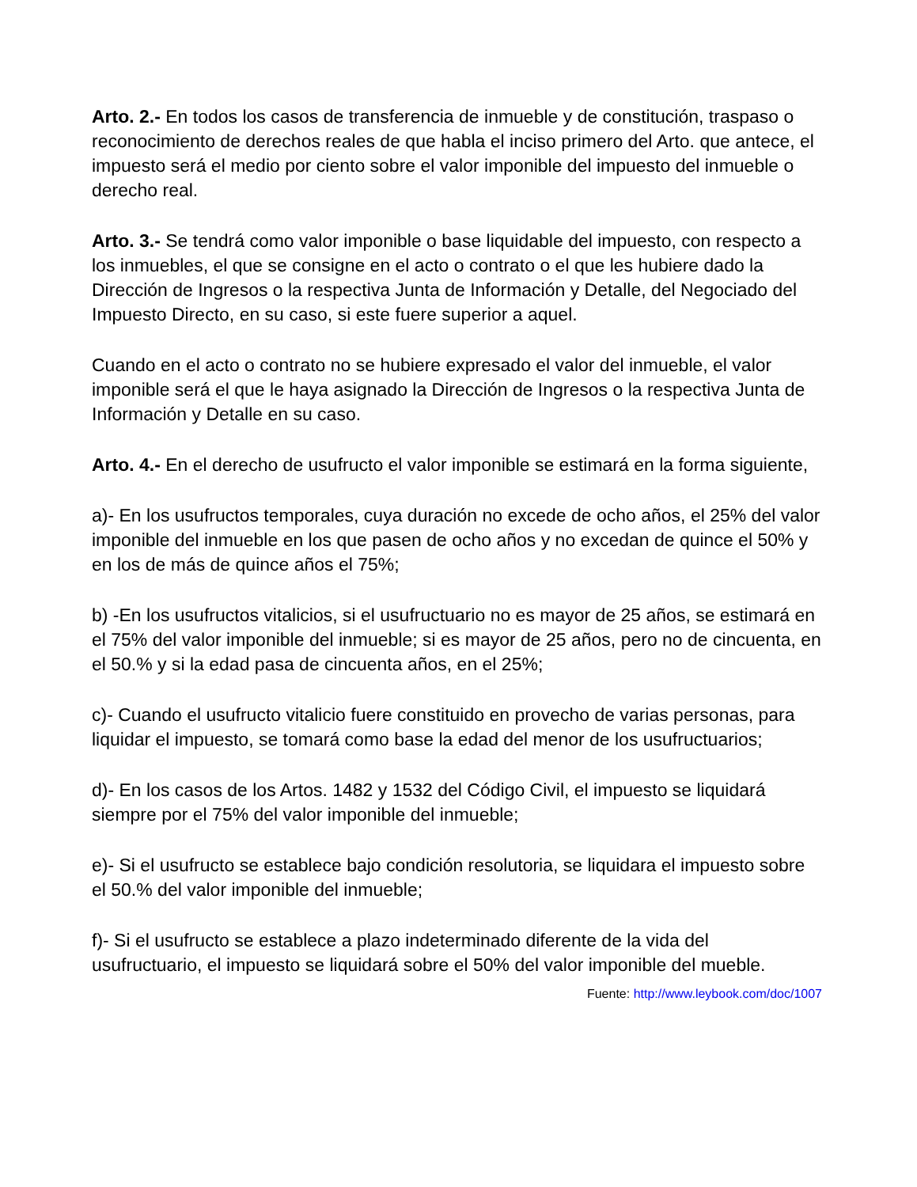Arto. 2.- En todos los casos de transferencia de inmueble y de constitución, traspaso o reconocimiento de derechos reales de que habla el inciso primero del Arto. que antece, el impuesto será el medio por ciento sobre el valor imponible del impuesto del inmueble o derecho real.
Arto. 3.- Se tendrá como valor imponible o base liquidable del impuesto, con respecto a los inmuebles, el que se consigne en el acto o contrato o el que les hubiere dado la Dirección de Ingresos o la respectiva Junta de Información y Detalle, del Negociado del Impuesto Directo, en su caso, si este fuere superior a aquel.
Cuando en el acto o contrato no se hubiere expresado el valor del inmueble, el valor imponible será el que le haya asignado la Dirección de Ingresos o la respectiva Junta de Información y Detalle en su caso.
Arto. 4.- En el derecho de usufructo el valor imponible se estimará en la forma siguiente,
a)- En los usufructos temporales, cuya duración no excede de ocho años, el 25% del valor imponible del inmueble en los que pasen de ocho años y no excedan de quince el 50% y en los de más de quince años el 75%;
b) -En los usufructos vitalicios, si el usufructuario no es mayor de 25 años, se estimará en el 75% del valor imponible del inmueble; si es mayor de 25 años, pero no de cincuenta, en el 50.% y si la edad pasa de cincuenta años, en el 25%;
c)- Cuando el usufructo vitalicio fuere constituido en provecho de varias personas, para liquidar el impuesto, se tomará como base la edad del menor de los usufructuarios;
d)- En los casos de los Artos. 1482 y 1532 del Código Civil, el impuesto se liquidará siempre por el 75% del valor imponible del inmueble;
e)- Si el usufructo se establece bajo condición resolutoria, se liquidara el impuesto sobre el 50.% del valor imponible del inmueble;
f)- Si el usufructo se establece a plazo indeterminado diferente de la vida del usufructuario, el impuesto se liquidará sobre el 50% del valor imponible del mueble.
Fuente: http://www.leybook.com/doc/1007